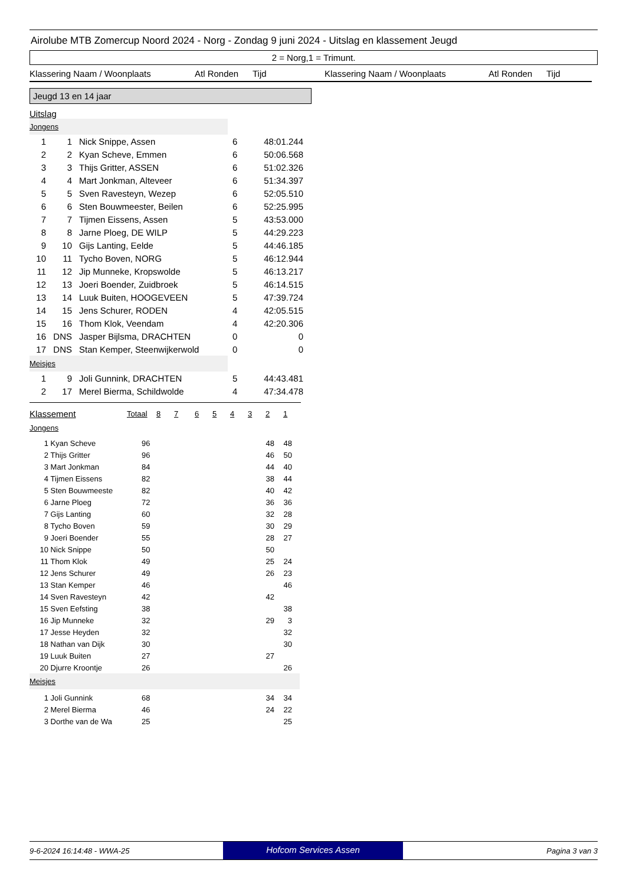Airolube MTB Zomercup Noord 2024 - Norg - Zondag 9 juni 2024 - Uitslag en klassement Jeugd
2 = Norg,1 = Trimunt.
Klassering Naam / Woonplaats Atl Ronden Tijd Klassering Naam / Woonplaats Atl Ronden Tijd
Jeugd 13 en 14 jaar
Uitslag
Jongens
| 1 | 1 | | Nick Snippe, Assen | 6 | 48:01.244 |
| 2 | 2 | | Kyan Scheve, Emmen | 6 | 50:06.568 |
| 3 | 3 | | Thijs Gritter, ASSEN | 6 | 51:02.326 |
| 4 | 4 | | Mart Jonkman, Alteveer | 6 | 51:34.397 |
| 5 | 5 | | Sven Ravesteyn, Wezep | 6 | 52:05.510 |
| 6 | 6 | | Sten Bouwmeester, Beilen | 6 | 52:25.995 |
| 7 | 7 | | Tijmen Eissens, Assen | 5 | 43:53.000 |
| 8 | 8 | | Jarne Ploeg, DE WILP | 5 | 44:29.223 |
| 9 | 10 | | Gijs Lanting, Eelde | 5 | 44:46.185 |
| 10 | 11 | | Tycho Boven, NORG | 5 | 46:12.944 |
| 11 | 12 | | Jip Munneke, Kropswolde | 5 | 46:13.217 |
| 12 | 13 | | Joeri Boender, Zuidbroek | 5 | 46:14.515 |
| 13 | 14 | | Luuk Buiten, HOOGEVEEN | 5 | 47:39.724 |
| 14 | 15 | | Jens Schurer, RODEN | 4 | 42:05.515 |
| 15 | 16 | | Thom Klok, Veendam | 4 | 42:20.306 |
| 16 | DNS | | Jasper Bijlsma, DRACHTEN | 0 | 0 |
| 17 | DNS | | Stan Kemper, Steenwijkerwold | 0 | 0 |
Meisjes
| 1 | 9 | | Joli Gunnink, DRACHTEN | 5 | 44:43.481 |
| 2 | 17 | | Merel Bierma, Schildwolde | 4 | 47:34.478 |
| Klassement | Totaal | 8 | 7 | 6 | 5 | 4 | 3 | 2 | 1 |
Jongens
| 1 | Kyan Scheve | 96 | 48 | 48 |
| 2 | Thijs Gritter | 96 | 46 | 50 |
| 3 | Mart Jonkman | 84 | 44 | 40 |
| 4 | Tijmen Eissens | 82 | 38 | 44 |
| 5 | Sten Bouwmeeste | 82 | 40 | 42 |
| 6 | Jarne Ploeg | 72 | 36 | 36 |
| 7 | Gijs Lanting | 60 | 32 | 28 |
| 8 | Tycho Boven | 59 | 30 | 29 |
| 9 | Joeri Boender | 55 | 28 | 27 |
| 10 | Nick Snippe | 50 | 50 | |
| 11 | Thom Klok | 49 | 25 | 24 |
| 12 | Jens Schurer | 49 | 26 | 23 |
| 13 | Stan Kemper | 46 | | 46 |
| 14 | Sven Ravesteyn | 42 | 42 | |
| 15 | Sven Eefsting | 38 | | 38 |
| 16 | Jip Munneke | 32 | 29 | 3 |
| 17 | Jesse Heyden | 32 | | 32 |
| 18 | Nathan van Dijk | 30 | | 30 |
| 19 | Luuk Buiten | 27 | 27 | |
| 20 | Djurre Kroontje | 26 | | 26 |
Meisjes
| 1 | Joli Gunnink | 68 | 34 | 34 |
| 2 | Merel Bierma | 46 | 24 | 22 |
| 3 | Dorthe van de Wa | 25 | | 25 |
9-6-2024 16:14:48 - WWA-25 Hofcom Services Assen Pagina 3 van 3